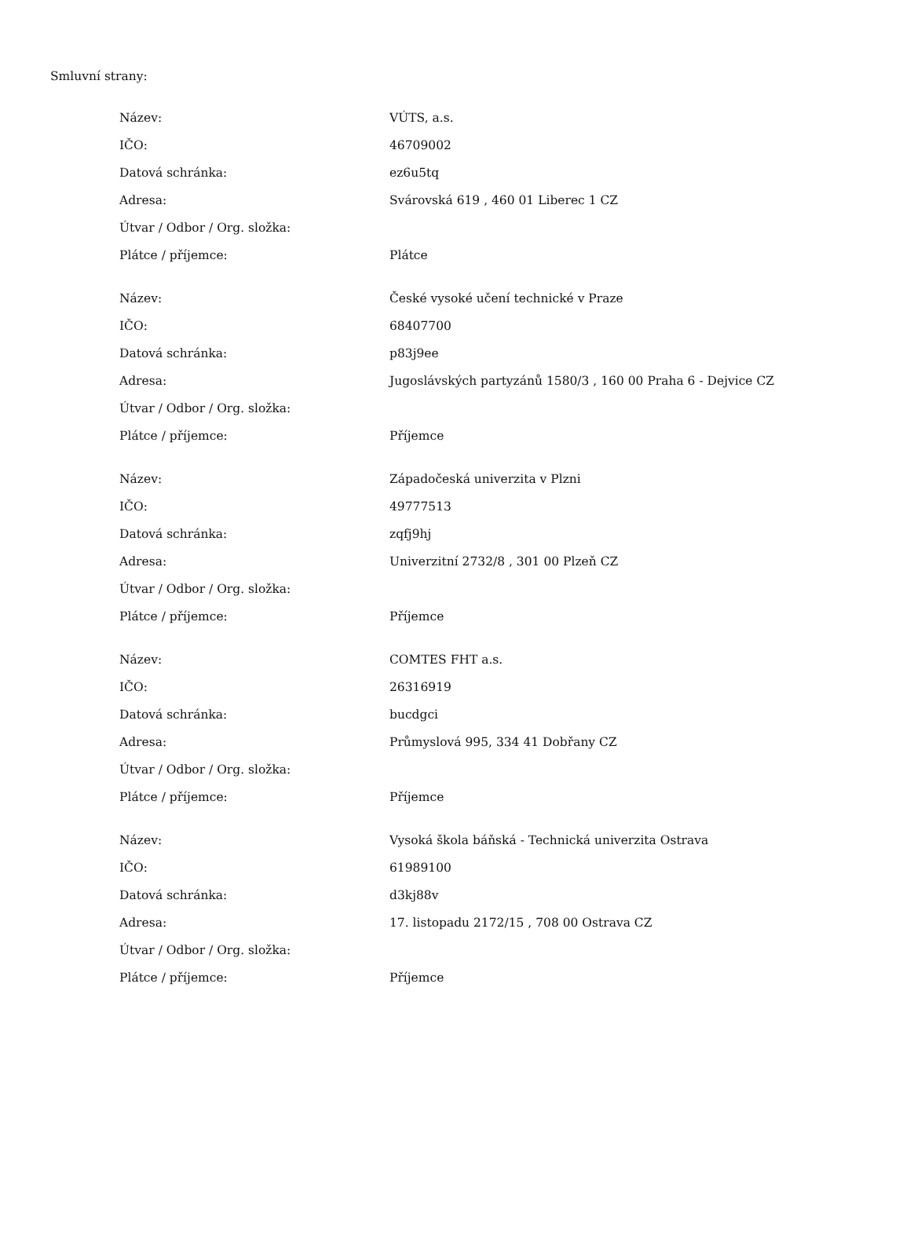Smluvní strany:
| Název: | VÚTS, a.s. |
| IČO: | 46709002 |
| Datová schránka: | ez6u5tq |
| Adresa: | Svárovská 619 , 460 01 Liberec 1 CZ |
| Útvar / Odbor / Org. složka: | |
| Plátce / příjemce: | Plátce |
| Název: | České vysoké učení technické v Praze |
| IČO: | 68407700 |
| Datová schránka: | p83j9ee |
| Adresa: | Jugoslávských partyzánů 1580/3 , 160 00 Praha 6 - Dejvice CZ |
| Útvar / Odbor / Org. složka: | |
| Plátce / příjemce: | Příjemce |
| Název: | Západočeská univerzita v Plzni |
| IČO: | 49777513 |
| Datová schránka: | zqfj9hj |
| Adresa: | Univerzitní 2732/8 , 301 00 Plzeň CZ |
| Útvar / Odbor / Org. složka: | |
| Plátce / příjemce: | Příjemce |
| Název: | COMTES FHT a.s. |
| IČO: | 26316919 |
| Datová schránka: | bucdgci |
| Adresa: | Průmyslová 995, 334 41 Dobřany CZ |
| Útvar / Odbor / Org. složka: | |
| Plátce / příjemce: | Příjemce |
| Název: | Vysoká škola báňská - Technická univerzita Ostrava |
| IČO: | 61989100 |
| Datová schránka: | d3kj88v |
| Adresa: | 17. listopadu 2172/15 , 708 00 Ostrava CZ |
| Útvar / Odbor / Org. složka: | |
| Plátce / příjemce: | Příjemce |